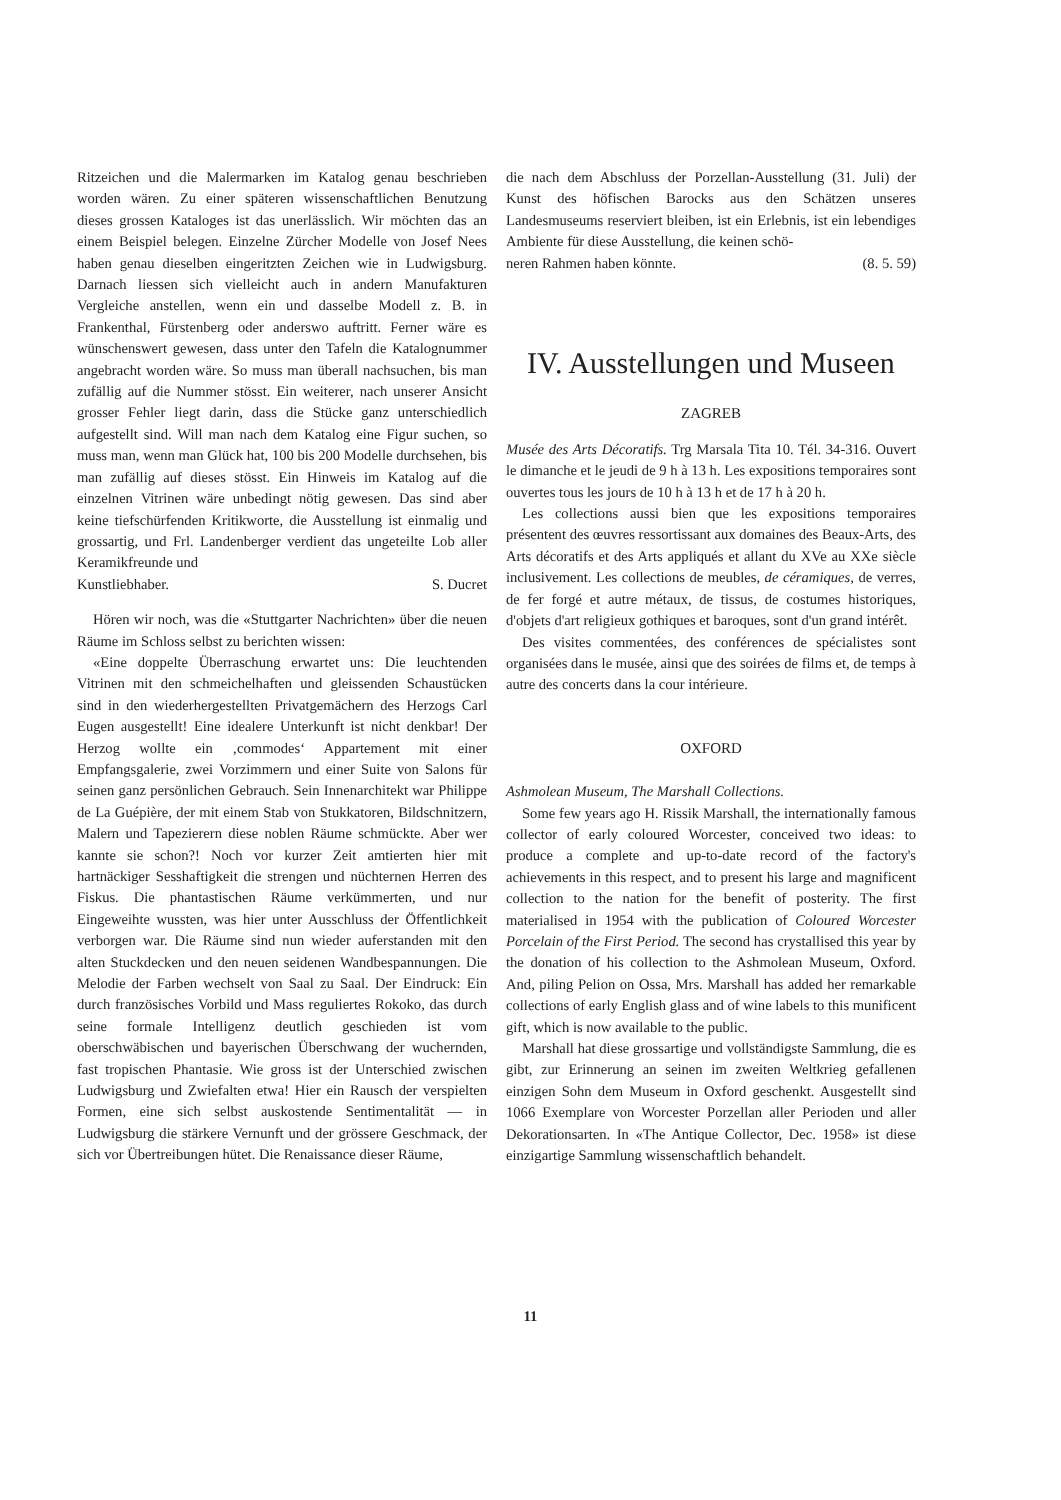Ritzeichen und die Malermarken im Katalog genau beschrieben worden wären. Zu einer späteren wissenschaftlichen Benutzung dieses grossen Kataloges ist das unerlässlich. Wir möchten das an einem Beispiel belegen. Einzelne Zürcher Modelle von Josef Nees haben genau dieselben eingeritzten Zeichen wie in Ludwigsburg. Darnach liessen sich vielleicht auch in andern Manufakturen Vergleiche anstellen, wenn ein und dasselbe Modell z. B. in Frankenthal, Fürstenberg oder anderswo auftritt. Ferner wäre es wünschenswert gewesen, dass unter den Tafeln die Katalognummer angebracht worden wäre. So muss man überall nachsuchen, bis man zufällig auf die Nummer stösst. Ein weiterer, nach unserer Ansicht grosser Fehler liegt darin, dass die Stücke ganz unterschiedlich aufgestellt sind. Will man nach dem Katalog eine Figur suchen, so muss man, wenn man Glück hat, 100 bis 200 Modelle durchsehen, bis man zufällig auf dieses stösst. Ein Hinweis im Katalog auf die einzelnen Vitrinen wäre unbedingt nötig gewesen. Das sind aber keine tiefschürfenden Kritikworte, die Ausstellung ist einmalig und grossartig, und Frl. Landenberger verdient das ungeteilte Lob aller Keramikfreunde und
Kunstliebhaber. S. Ducret
Hören wir noch, was die «Stuttgarter Nachrichten» über die neuen Räume im Schloss selbst zu berichten wissen:
«Eine doppelte Überraschung erwartet uns: Die leuchtenden Vitrinen mit den schmeichelhaften und gleissenden Schaustücken sind in den wiederhergestellten Privatgemächern des Herzogs Carl Eugen ausgestellt! Eine idealere Unterkunft ist nicht denkbar! Der Herzog wollte ein ‚commodes‘ Appartement mit einer Empfangsgalerie, zwei Vorzimmern und einer Suite von Salons für seinen ganz persönlichen Gebrauch. Sein Innenarchitekt war Philippe de La Guépière, der mit einem Stab von Stukkatoren, Bildschnitzern, Malern und Tapezierern diese noblen Räume schmückte. Aber wer kannte sie schon?! Noch vor kurzer Zeit amtierten hier mit hartnäckiger Sesshaftigkeit die strengen und nüchternen Herren des Fiskus. Die phantastischen Räume verkümmerten, und nur Eingeweihte wussten, was hier unter Ausschluss der Öffentlichkeit verborgen war. Die Räume sind nun wieder auferstanden mit den alten Stuckdecken und den neuen seidenen Wandbespannungen. Die Melodie der Farben wechselt von Saal zu Saal. Der Eindruck: Ein durch französisches Vorbild und Mass reguliertes Rokoko, das durch seine formale Intelligenz deutlich geschieden ist vom oberschwäbischen und bayerischen Überschwang der wuchernden, fast tropischen Phantasie. Wie gross ist der Unterschied zwischen Ludwigsburg und Zwiefalten etwa! Hier ein Rausch der verspielten Formen, eine sich selbst auskostende Sentimentalität — in Ludwigsburg die stärkere Vernunft und der grössere Geschmack, der sich vor Übertreibungen hütet. Die Renaissance dieser Räume,
die nach dem Abschluss der Porzellan-Ausstellung (31. Juli) der Kunst des höfischen Barocks aus den Schätzen unseres Landesmuseums reserviert bleiben, ist ein Erlebnis, ist ein lebendiges Ambiente für diese Ausstellung, die keinen schö-
neren Rahmen haben könnte. (8. 5. 59)
IV. Ausstellungen und Museen
ZAGREB
Musée des Arts Décoratifs. Trg Marsala Tita 10. Tél. 34-316. Ouvert le dimanche et le jeudi de 9 h à 13 h. Les expositions temporaires sont ouvertes tous les jours de 10 h à 13 h et de 17 h à 20 h.
Les collections aussi bien que les expositions temporaires présentent des œuvres ressortissant aux domaines des Beaux-Arts, des Arts décoratifs et des Arts appliqués et allant du XVe au XXe siècle inclusivement. Les collections de meubles, de céramiques, de verres, de fer forgé et autre métaux, de tissus, de costumes historiques, d'objets d'art religieux gothiques et baroques, sont d'un grand intérêt.
Des visites commentées, des conférences de spécialistes sont organisées dans le musée, ainsi que des soirées de films et, de temps à autre des concerts dans la cour intérieure.
OXFORD
Ashmolean Museum, The Marshall Collections.
Some few years ago H. Rissik Marshall, the internationally famous collector of early coloured Worcester, conceived two ideas: to produce a complete and up-to-date record of the factory's achievements in this respect, and to present his large and magnificent collection to the nation for the benefit of posterity. The first materialised in 1954 with the publication of Coloured Worcester Porcelain of the First Period. The second has crystallised this year by the donation of his collection to the Ashmolean Museum, Oxford. And, piling Pelion on Ossa, Mrs. Marshall has added her remarkable collections of early English glass and of wine labels to this munificent gift, which is now available to the public.
Marshall hat diese grossartige und vollständigste Sammlung, die es gibt, zur Erinnerung an seinen im zweiten Weltkrieg gefallenen einzigen Sohn dem Museum in Oxford geschenkt. Ausgestellt sind 1066 Exemplare von Worcester Porzellan aller Perioden und aller Dekorationsarten. In «The Antique Collector, Dec. 1958» ist diese einzigartige Sammlung wissenschaftlich behandelt.
11